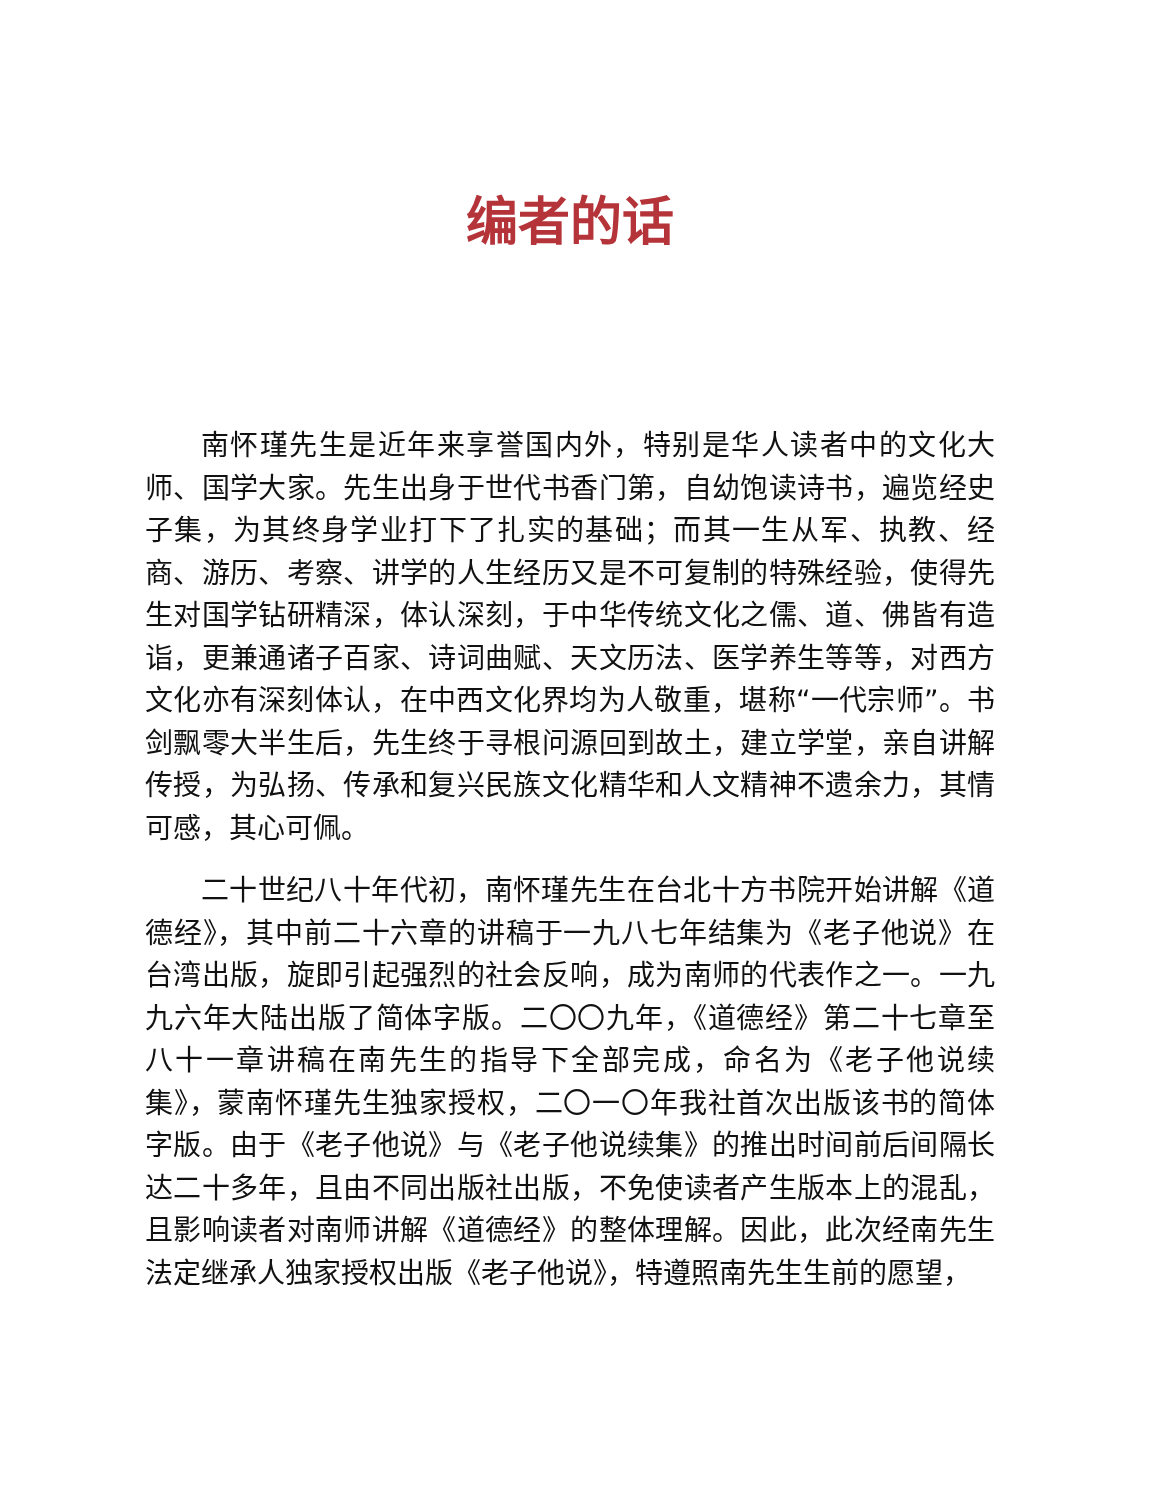编者的话
南怀瑾先生是近年来享誉国内外，特别是华人读者中的文化大师、国学大家。先生出身于世代书香门第，自幼饱读诗书，遍览经史子集，为其终身学业打下了扎实的基础；而其一生从军、执教、经商、游历、考察、讲学的人生经历又是不可复制的特殊经验，使得先生对国学钻研精深，体认深刻，于中华传统文化之儒、道、佛皆有造诣，更兼通诸子百家、诗词曲赋、天文历法、医学养生等等，对西方文化亦有深刻体认，在中西文化界均为人敬重，堪称“一代宗师”。书剑飘零大半生后，先生终于寻根问源回到故土，建立学堂，亲自讲解传授，为弘扬、传承和复兴民族文化精华和人文精神不遗余力，其情可感，其心可佩。
二十世纪八十年代初，南怀瑾先生在台北十方书院开始讲解《道德经》，其中前二十六章的讲稿于一九八七年结集为《老子他说》在台湾出版，旋即引起强烈的社会反响，成为南师的代表作之一。一九九六年大陆出版了简体字版。二〇〇九年，《道德经》第二十七章至八十一章讲稿在南先生的指导下全部完成，命名为《老子他说续集》，蒙南怀瑾先生独家授权，二〇一〇年我社首次出版该书的简体字版。由于《老子他说》与《老子他说续集》的推出时间前后间隔长达二十多年，且由不同出版社出版，不免使读者产生版本上的混乱，且影响读者对南师讲解《道德经》的整体理解。因此，此次经南先生法定继承人独家授权出版《老子他说》，特遵照南先生生前的愿望，